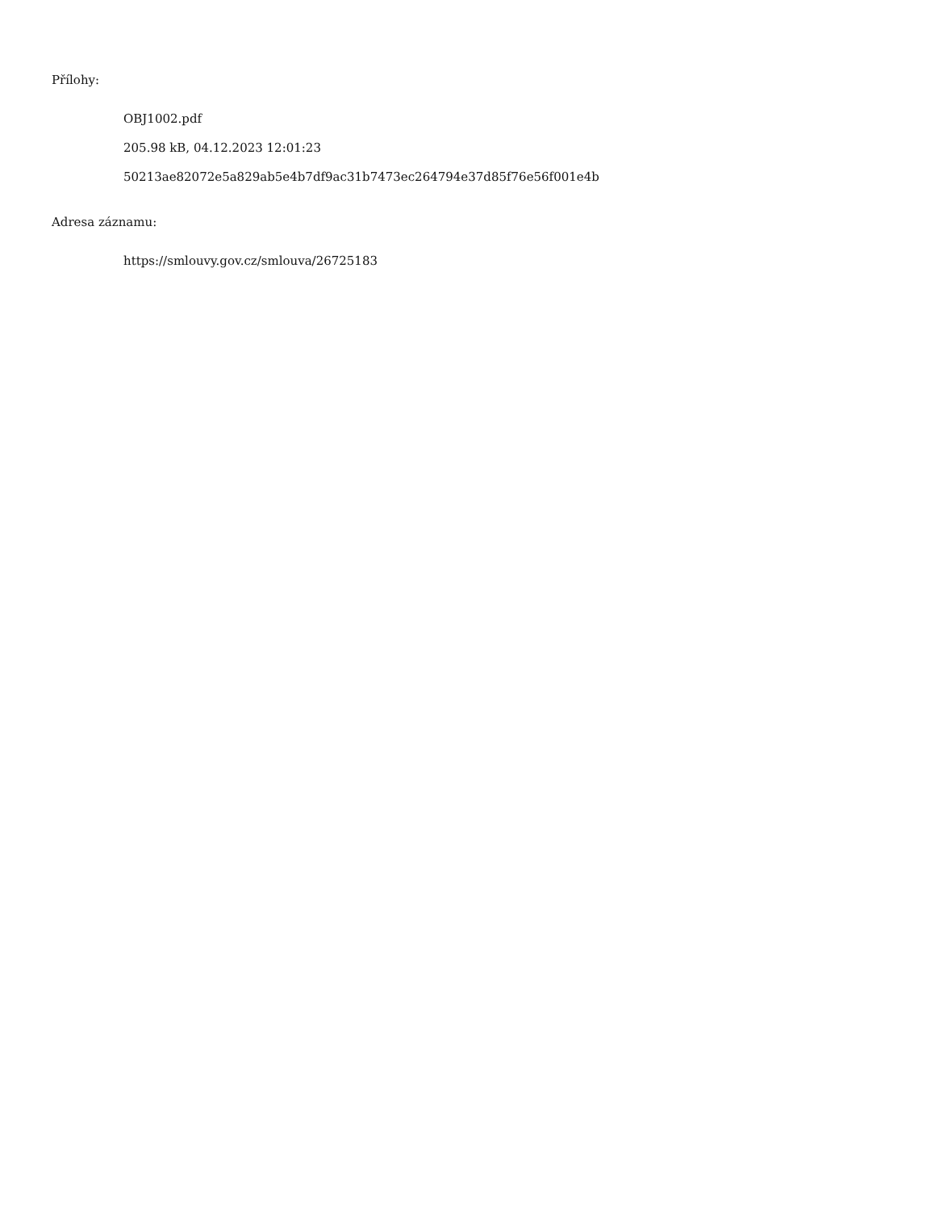Přílohy:
OBJ1002.pdf
205.98 kB, 04.12.2023 12:01:23
50213ae82072e5a829ab5e4b7df9ac31b7473ec264794e37d85f76e56f001e4b
Adresa záznamu:
https://smlouvy.gov.cz/smlouva/26725183